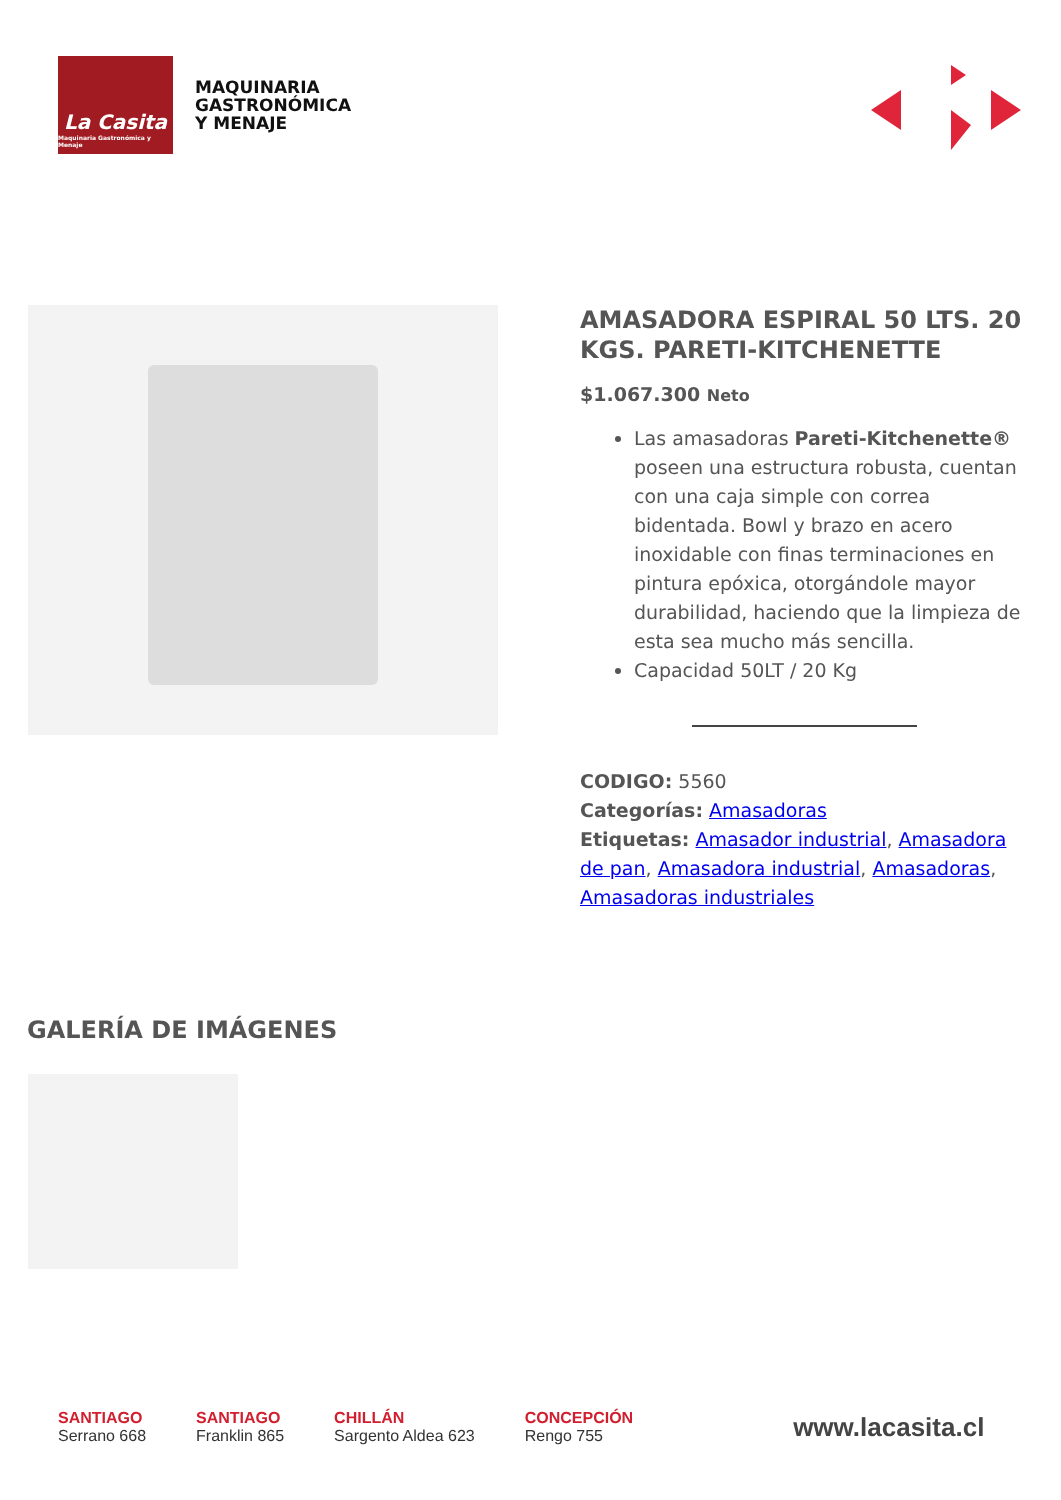La Casita
Maquinaria Gastronómica y Menaje
MAQUINARIA
GASTRONÓMICA
Y MENAJE
AMASADORA ESPIRAL 50 LTS. 20 KGS. PARETI-KITCHENETTE
$1.067.300 Neto
Las amasadoras Pareti-Kitchenette® poseen una estructura robusta, cuentan con una caja simple con correa bidentada. Bowl y brazo en acero inoxidable con finas terminaciones en pintura epóxica, otorgándole mayor durabilidad, haciendo que la limpieza de esta sea mucho más sencilla.
Capacidad 50LT / 20 Kg
CODIGO: 5560
Categorías: Amasadoras
Etiquetas: Amasador industrial, Amasadora de pan, Amasadora industrial, Amasadoras, Amasadoras industriales
GALERÍA DE IMÁGENES
SANTIAGO
Serrano 668
SANTIAGO
Franklin 865
CHILLÁN
Sargento Aldea 623
CONCEPCIÓN
Rengo 755
www.lacasita.cl